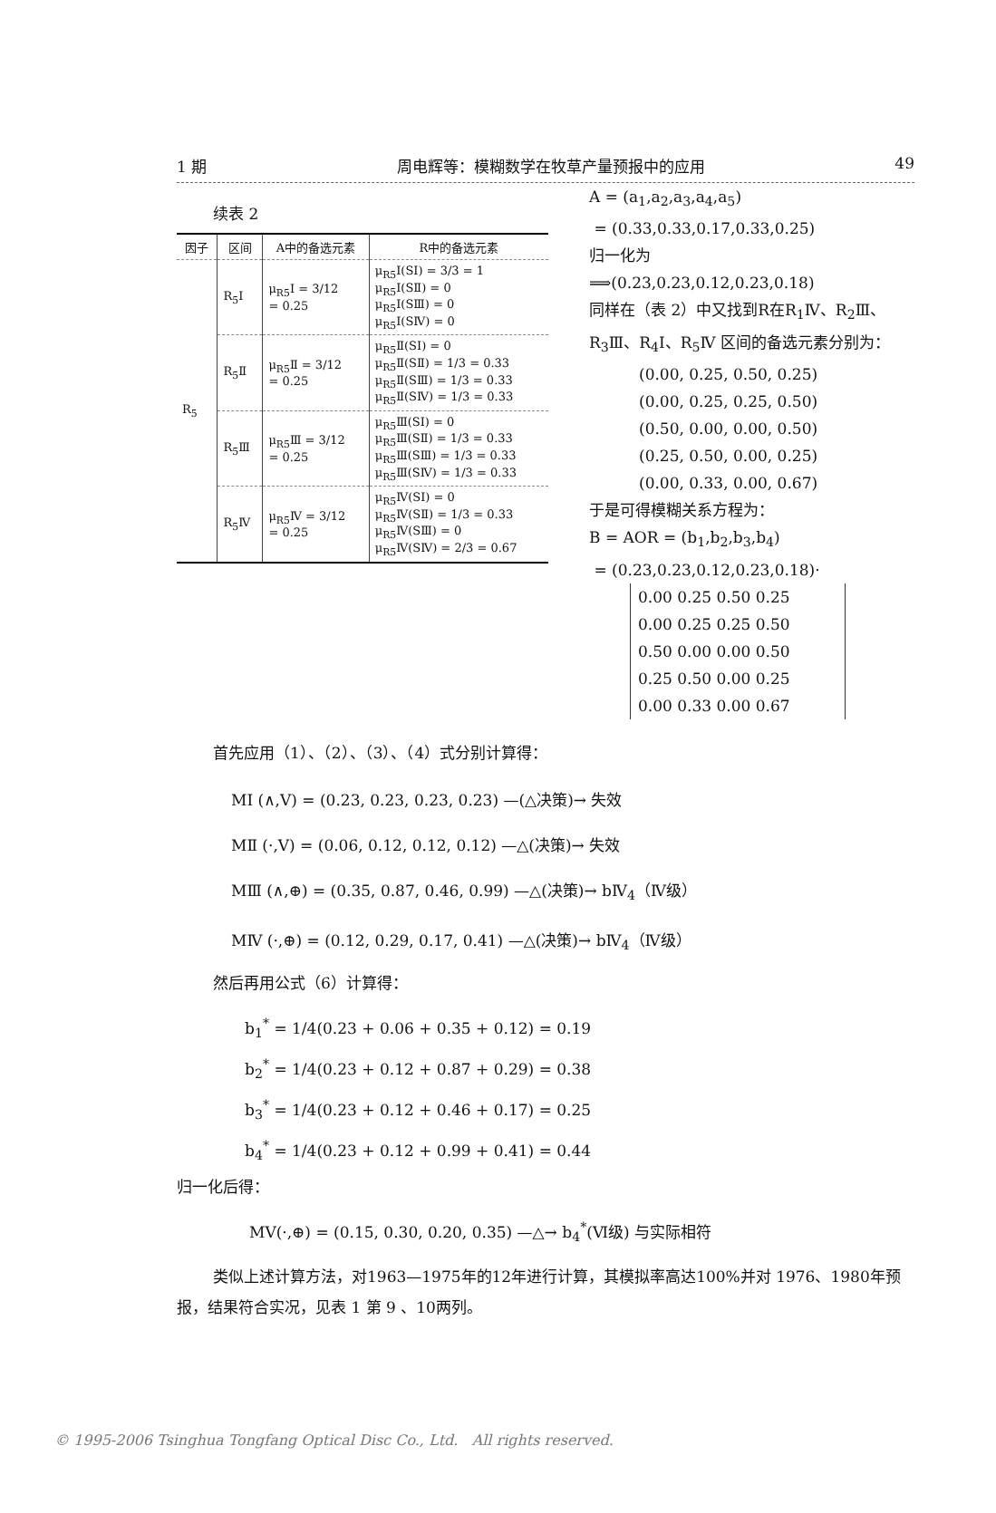1 期 周电辉等：模糊数学在牧草产量预报中的应用 49
续表 2
| 因子 | 区间 | A中的备选元素 | R中的备选元素 |
| --- | --- | --- | --- |
| R<sub>5</sub> | R<sub>5</sub>Ⅰ | μ<sub>R5</sub>Ⅰ = 3/12 = 0.25 | μ<sub>R5</sub>Ⅰ(SⅠ) = 3/3 = 1 μ<sub>R5</sub>Ⅰ(SⅡ) = 0 μ<sub>R5</sub>Ⅰ(SⅢ) = 0 μ<sub>R5</sub>Ⅰ(SⅣ) = 0 |
| | R<sub>5</sub>Ⅱ | μ<sub>R5</sub>Ⅱ = 3/12 = 0.25 | μ<sub>R5</sub>Ⅱ(SⅠ) = 0 μ<sub>R5</sub>Ⅱ(SⅡ) = 1/3 = 0.33 μ<sub>R5</sub>Ⅱ(SⅢ) = 1/3 = 0.33 μ<sub>R5</sub>Ⅱ(SⅣ) = 1/3 = 0.33 |
| | R<sub>5</sub>Ⅲ | μ<sub>R5</sub>Ⅲ = 3/12 = 0.25 | μ<sub>R5</sub>Ⅲ(SⅠ) = 0 μ<sub>R5</sub>Ⅲ(SⅡ) = 1/3 = 0.33 μ<sub>R5</sub>Ⅲ(SⅢ) = 1/3 = 0.33 μ<sub>R5</sub>Ⅲ(SⅣ) = 1/3 = 0.33 |
| | R<sub>5</sub>Ⅳ | μ<sub>R5</sub>Ⅳ = 3/12 = 0.25 | μ<sub>R5</sub>Ⅳ(SⅠ) = 0 μ<sub>R5</sub>Ⅳ(SⅡ) = 1/3 = 0.33 μ<sub>R5</sub>Ⅳ(SⅢ) = 0 μ<sub>R5</sub>Ⅳ(SⅣ) = 2/3 = 0.67 |
A = (a<sub>1</sub>,a<sub>2</sub>,a<sub>3</sub>,a<sub>4</sub>,a<sub>5</sub>)
= (0.33,0.33,0.17,0.33,0.25)
归一化为
⟹(0.23,0.23,0.12,0.23,0.18)
同样在（表 2）中又找到R在R<sub>1</sub>Ⅳ、R<sub>2</sub>Ⅲ、R<sub>3</sub>Ⅲ、R<sub>4</sub>Ⅰ、R<sub>5</sub>Ⅳ 区间的备选元素分别为：
(0.00, 0.25, 0.50, 0.25)
(0.00, 0.25, 0.25, 0.50)
(0.50, 0.00, 0.00, 0.50)
(0.25, 0.50, 0.00, 0.25)
(0.00, 0.33, 0.00, 0.67)
于是可得模糊关系方程为：
B = AOR = (b<sub>1</sub>,b<sub>2</sub>,b<sub>3</sub>,b<sub>4</sub>)
= (0.23,0.23,0.12,0.23,0.18)·
0.00 0.25 0.50 0.25
0.00 0.25 0.25 0.50
0.50 0.00 0.00 0.50
0.25 0.50 0.00 0.25
0.00 0.33 0.00 0.67
首先应用（1）、（2）、（3）、（4）式分别计算得：
MⅠ (∧,V) = (0.23, 0.23, 0.23, 0.23) —(△决策)→ 失效
MⅡ (·,V) = (0.06, 0.12, 0.12, 0.12) —△(决策)→ 失效
MⅢ (∧,⊕) = (0.35, 0.87, 0.46, 0.99) —△(决策)→ bⅣ<sub>4</sub>（Ⅳ级）
MⅣ (·,⊕) = (0.12, 0.29, 0.17, 0.41) —△(决策)→ bⅣ<sub>4</sub>（Ⅳ级）
然后再用公式（6）计算得：
b<sub>1</sub><sup>*</sup> = 1/4(0.23 + 0.06 + 0.35 + 0.12) = 0.19
b<sub>2</sub><sup>*</sup> = 1/4(0.23 + 0.12 + 0.87 + 0.29) = 0.38
b<sub>3</sub><sup>*</sup> = 1/4(0.23 + 0.12 + 0.46 + 0.17) = 0.25
b<sub>4</sub><sup>*</sup> = 1/4(0.23 + 0.12 + 0.99 + 0.41) = 0.44
归一化后得：
MⅤ(·,⊕) = (0.15, 0.30, 0.20, 0.35) —△→ b<sub>4</sub><sup>*</sup>(Ⅵ级) 与实际相符
类似上述计算方法，对1963—1975年的12年进行计算，其模拟率高达100%并对 1976、1980年预报，结果符合实况，见表 1 第 9 、10两列。
© 1995-2006 Tsinghua Tongfang Optical Disc Co., Ltd. All rights reserved.